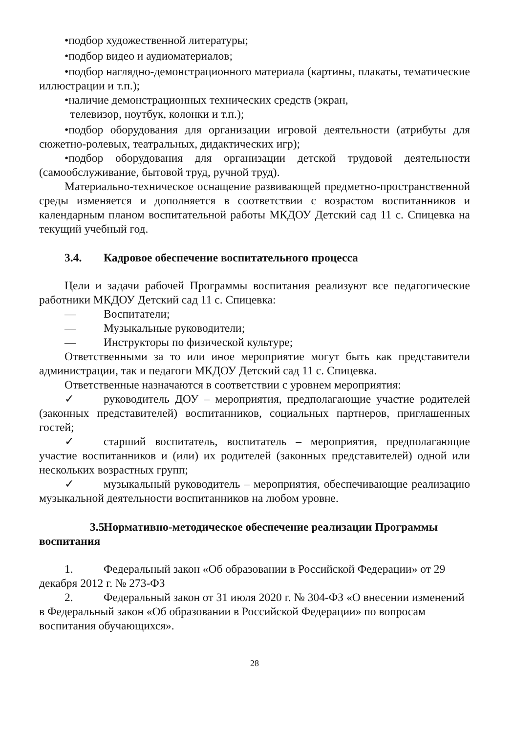•подбор художественной литературы;
•подбор видео и аудиоматериалов;
•подбор наглядно-демонстрационного материала (картины, плакаты, тематические иллюстрации и т.п.);
•наличие демонстрационных технических средств (экран,
телевизор, ноутбук, колонки и т.п.);
•подбор оборудования для организации игровой деятельности (атрибуты для сюжетно-ролевых, театральных, дидактических игр);
•подбор оборудования для организации детской трудовой деятельности (самообслуживание, бытовой труд, ручной труд).
Материально-техническое оснащение развивающей предметно-пространственной среды изменяется и дополняется в соответствии с возрастом воспитанников и календарным планом воспитательной работы МКДОУ Детский сад 11 с. Спицевка на текущий учебный год.
3.4. Кадровое обеспечение воспитательного процесса
Цели и задачи рабочей Программы воспитания реализуют все педагогические работники МКДОУ Детский сад 11 с. Спицевка:
— Воспитатели;
— Музыкальные руководители;
— Инструкторы по физической культуре;
Ответственными за то или иное мероприятие могут быть как представители администрации, так и педагоги МКДОУ Детский сад 11 с. Спицевка.
Ответственные назначаются в соответствии с уровнем мероприятия:
✓ руководитель ДОУ – мероприятия, предполагающие участие родителей (законных представителей) воспитанников, социальных партнеров, приглашенных гостей;
✓ старший воспитатель, воспитатель – мероприятия, предполагающие участие воспитанников и (или) их родителей (законных представителей) одной или нескольких возрастных групп;
✓ музыкальный руководитель – мероприятия, обеспечивающие реализацию музыкальной деятельности воспитанников на любом уровне.
3.5. Нормативно-методическое обеспечение реализации Программы воспитания
1. Федеральный закон «Об образовании в Российской Федерации» от 29 декабря 2012 г. № 273-ФЗ
2. Федеральный закон от 31 июля 2020 г. № 304-ФЗ «О внесении изменений в Федеральный закон «Об образовании в Российской Федерации» по вопросам воспитания обучающихся».
28